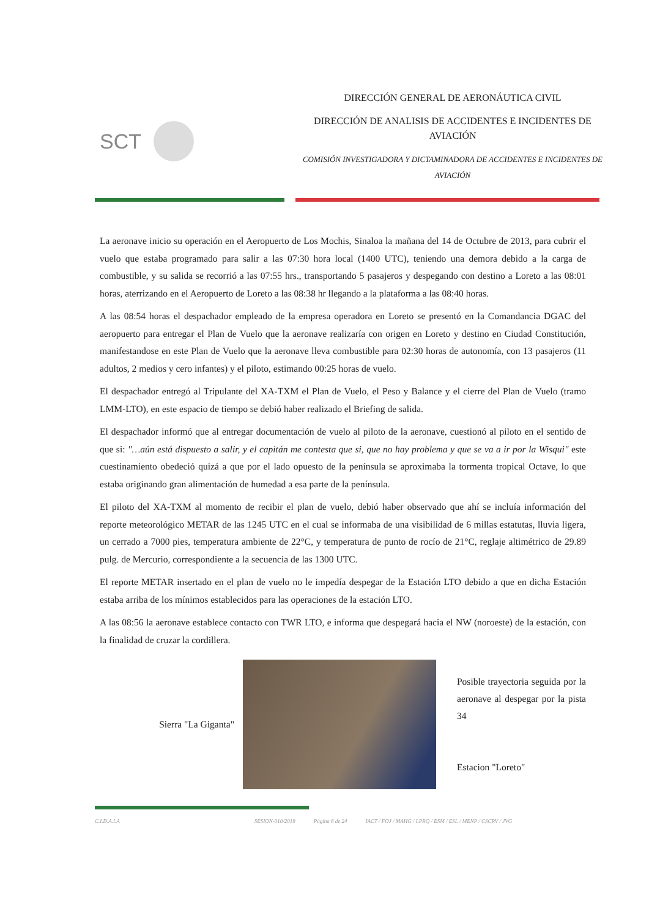SCT
DIRECCIÓN GENERAL DE AERONÁUTICA CIVIL
DIRECCIÓN DE ANALISIS DE ACCIDENTES E INCIDENTES DE AVIACIÓN
COMISIÓN INVESTIGADORA Y DICTAMINADORA DE ACCIDENTES E INCIDENTES DE AVIACIÓN
La aeronave inicio su operación en el Aeropuerto de Los Mochis, Sinaloa la mañana del 14 de Octubre de 2013, para cubrir el vuelo que estaba programado para salir a las 07:30 hora local (1400 UTC), teniendo una demora debido a la carga de combustible, y su salida se recorrió a las 07:55 hrs., transportando 5 pasajeros y despegando con destino a Loreto a las 08:01 horas, aterrizando en el Aeropuerto de Loreto a las 08:38 hr llegando a la plataforma a las 08:40 horas.
A las 08:54 horas el despachador empleado de la empresa operadora en Loreto se presentó en la Comandancia DGAC del aeropuerto para entregar el Plan de Vuelo que la aeronave realizaría con origen en Loreto y destino en Ciudad Constitución, manifestandose en este Plan de Vuelo que la aeronave lleva combustible para 02:30 horas de autonomía, con 13 pasajeros (11 adultos, 2 medios y cero infantes) y el piloto, estimando 00:25 horas de vuelo.
El despachador entregó al Tripulante del XA-TXM el Plan de Vuelo, el Peso y Balance y el cierre del Plan de Vuelo (tramo LMM-LTO), en este espacio de tiempo se debió haber realizado el Briefing de salida.
El despachador informó que al entregar documentación de vuelo al piloto de la aeronave, cuestionó al piloto en el sentido de que si: "…aún está dispuesto a salir, y el capitán me contesta que si, que no hay problema y que se va a ir por la Wisqui" este cuestinamiento obedeció quizá a que por el lado opuesto de la península se aproximaba la tormenta tropical Octave, lo que estaba originando gran alimentación de humedad a esa parte de la península.
El piloto del XA-TXM al momento de recibir el plan de vuelo, debió haber observado que ahí se incluía información del reporte meteorológico METAR de las 1245 UTC en el cual se informaba de una visibilidad de 6 millas estatutas, lluvia ligera, un cerrado a 7000 pies, temperatura ambiente de 22°C, y temperatura de punto de rocío de 21°C, reglaje altimétrico de 29.89 pulg. de Mercurio, correspondiente a la secuencia de las 1300 UTC.
El reporte METAR insertado en el plan de vuelo no le impedía despegar de la Estación LTO debido a que en dicha Estación estaba arriba de los mínimos establecidos para las operaciones de la estación LTO.
A las 08:56 la aeronave establece contacto con TWR LTO, e informa que despegará hacia el NW (noroeste) de la estación, con la finalidad de cruzar la cordillera.
Sierra "La Giganta"
Posible trayectoria seguida por la aeronave al despegar por la pista 34
Estacion "Loreto"
C.I.D.A.I.A SESION-010/2018 Página 6 de 24 IACT / FOJ / MAHG / LPRQ / ESM / ESL / MENP / CSCRV / JVG